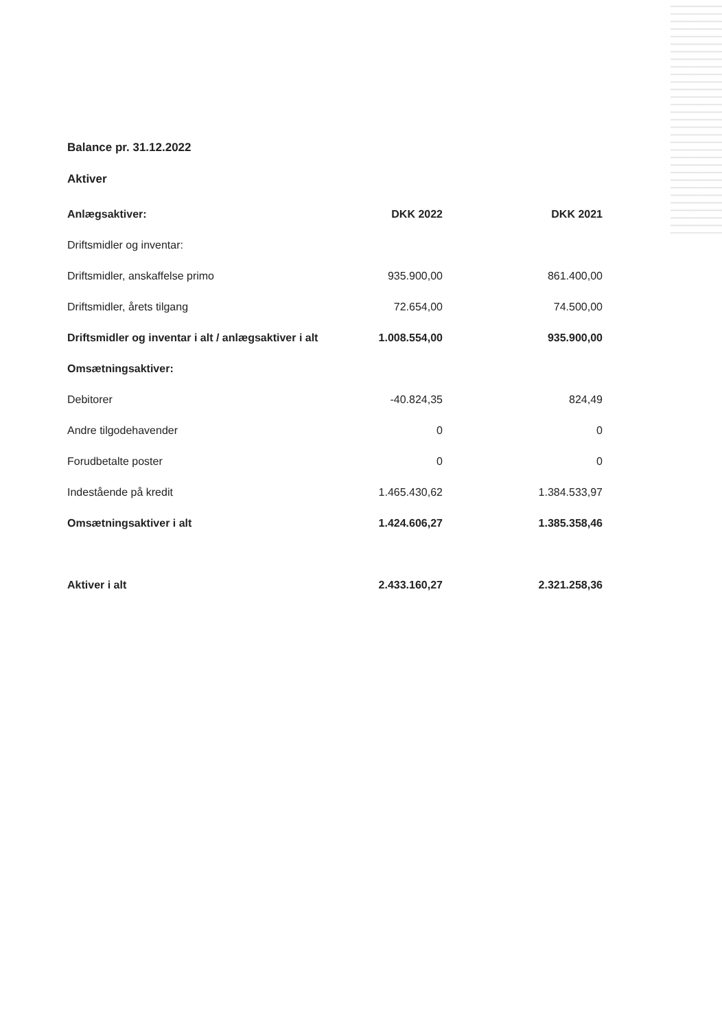Balance pr. 31.12.2022
Aktiver
| Anlægsaktiver: | DKK 2022 | DKK 2021 |
| --- | --- | --- |
| Driftsmidler og inventar: | | |
| Driftsmidler, anskaffelse primo | 935.900,00 | 861.400,00 |
| Driftsmidler, årets tilgang | 72.654,00 | 74.500,00 |
| Driftsmidler og inventar i alt / anlægsaktiver i alt | 1.008.554,00 | 935.900,00 |
| Omsætningsaktiver: | | |
| Debitorer | -40.824,35 | 824,49 |
| Andre tilgodehavender | 0 | 0 |
| Forudbetalte poster | 0 | 0 |
| Indestående på kredit | 1.465.430,62 | 1.384.533,97 |
| Omsætningsaktiver i alt | 1.424.606,27 | 1.385.358,46 |
| Aktiver i alt | 2.433.160,27 | 2.321.258,36 |